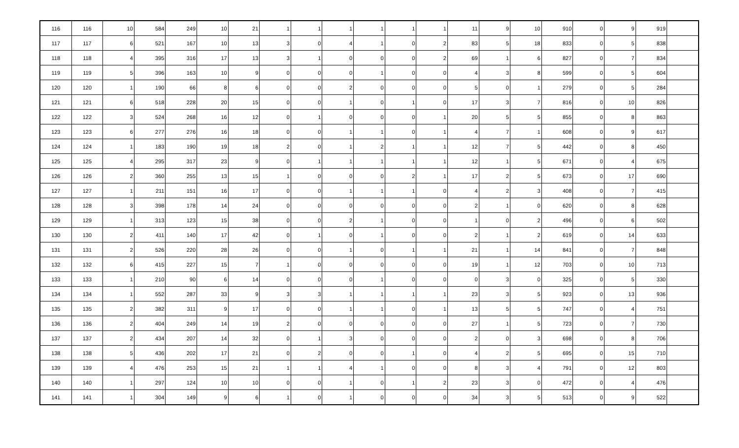| 116 | 116 | 10 | 584 | 249 | 10 | 21 | 1 | 1 | 1 | 1 | 1 | 1 | 11 | 9 | 10 | 910 | 0 | 9 | 919 | |
| 117 | 117 | 6 | 521 | 167 | 10 | 13 | 3 | 0 | 4 | 1 | 0 | 2 | 83 | 5 | 18 | 833 | 0 | 5 | 838 | |
| 118 | 118 | 4 | 395 | 316 | 17 | 13 | 3 | 1 | 0 | 0 | 0 | 2 | 69 | 1 | 6 | 827 | 0 | 7 | 834 | |
| 119 | 119 | 5 | 396 | 163 | 10 | 9 | 0 | 0 | 0 | 1 | 0 | 0 | 4 | 3 | 8 | 599 | 0 | 5 | 604 | |
| 120 | 120 | 1 | 190 | 66 | 8 | 6 | 0 | 0 | 2 | 0 | 0 | 0 | 5 | 0 | 1 | 279 | 0 | 5 | 284 | |
| 121 | 121 | 6 | 518 | 228 | 20 | 15 | 0 | 0 | 1 | 0 | 1 | 0 | 17 | 3 | 7 | 816 | 0 | 10 | 826 | |
| 122 | 122 | 3 | 524 | 268 | 16 | 12 | 0 | 1 | 0 | 0 | 0 | 1 | 20 | 5 | 5 | 855 | 0 | 8 | 863 | |
| 123 | 123 | 6 | 277 | 276 | 16 | 18 | 0 | 0 | 1 | 1 | 0 | 1 | 4 | 7 | 1 | 608 | 0 | 9 | 617 | |
| 124 | 124 | 1 | 183 | 190 | 19 | 18 | 2 | 0 | 1 | 2 | 1 | 1 | 12 | 7 | 5 | 442 | 0 | 8 | 450 | |
| 125 | 125 | 4 | 295 | 317 | 23 | 9 | 0 | 1 | 1 | 1 | 1 | 1 | 12 | 1 | 5 | 671 | 0 | 4 | 675 | |
| 126 | 126 | 2 | 360 | 255 | 13 | 15 | 1 | 0 | 0 | 0 | 2 | 1 | 17 | 2 | 5 | 673 | 0 | 17 | 690 | |
| 127 | 127 | 1 | 211 | 151 | 16 | 17 | 0 | 0 | 1 | 1 | 1 | 0 | 4 | 2 | 3 | 408 | 0 | 7 | 415 | |
| 128 | 128 | 3 | 398 | 178 | 14 | 24 | 0 | 0 | 0 | 0 | 0 | 0 | 2 | 1 | 0 | 620 | 0 | 8 | 628 | |
| 129 | 129 | 1 | 313 | 123 | 15 | 38 | 0 | 0 | 2 | 1 | 0 | 0 | 1 | 0 | 2 | 496 | 0 | 6 | 502 | |
| 130 | 130 | 2 | 411 | 140 | 17 | 42 | 0 | 1 | 0 | 1 | 0 | 0 | 2 | 1 | 2 | 619 | 0 | 14 | 633 | |
| 131 | 131 | 2 | 526 | 220 | 28 | 26 | 0 | 0 | 1 | 0 | 1 | 1 | 21 | 1 | 14 | 841 | 0 | 7 | 848 | |
| 132 | 132 | 6 | 415 | 227 | 15 | 7 | 1 | 0 | 0 | 0 | 0 | 0 | 19 | 1 | 12 | 703 | 0 | 10 | 713 | |
| 133 | 133 | 1 | 210 | 90 | 6 | 14 | 0 | 0 | 0 | 1 | 0 | 0 | 0 | 3 | 0 | 325 | 0 | 5 | 330 | |
| 134 | 134 | 1 | 552 | 287 | 33 | 9 | 3 | 3 | 1 | 1 | 1 | 1 | 23 | 3 | 5 | 923 | 0 | 13 | 936 | |
| 135 | 135 | 2 | 382 | 311 | 9 | 17 | 0 | 0 | 1 | 1 | 0 | 1 | 13 | 5 | 5 | 747 | 0 | 4 | 751 | |
| 136 | 136 | 2 | 404 | 249 | 14 | 19 | 2 | 0 | 0 | 0 | 0 | 0 | 27 | 1 | 5 | 723 | 0 | 7 | 730 | |
| 137 | 137 | 2 | 434 | 207 | 14 | 32 | 0 | 1 | 3 | 0 | 0 | 0 | 2 | 0 | 3 | 698 | 0 | 8 | 706 | |
| 138 | 138 | 5 | 436 | 202 | 17 | 21 | 0 | 2 | 0 | 0 | 1 | 0 | 4 | 2 | 5 | 695 | 0 | 15 | 710 | |
| 139 | 139 | 4 | 476 | 253 | 15 | 21 | 1 | 1 | 4 | 1 | 0 | 0 | 8 | 3 | 4 | 791 | 0 | 12 | 803 | |
| 140 | 140 | 1 | 297 | 124 | 10 | 10 | 0 | 0 | 1 | 0 | 1 | 2 | 23 | 3 | 0 | 472 | 0 | 4 | 476 | |
| 141 | 141 | 1 | 304 | 149 | 9 | 6 | 1 | 0 | 1 | 0 | 0 | 0 | 34 | 3 | 5 | 513 | 0 | 9 | 522 | |